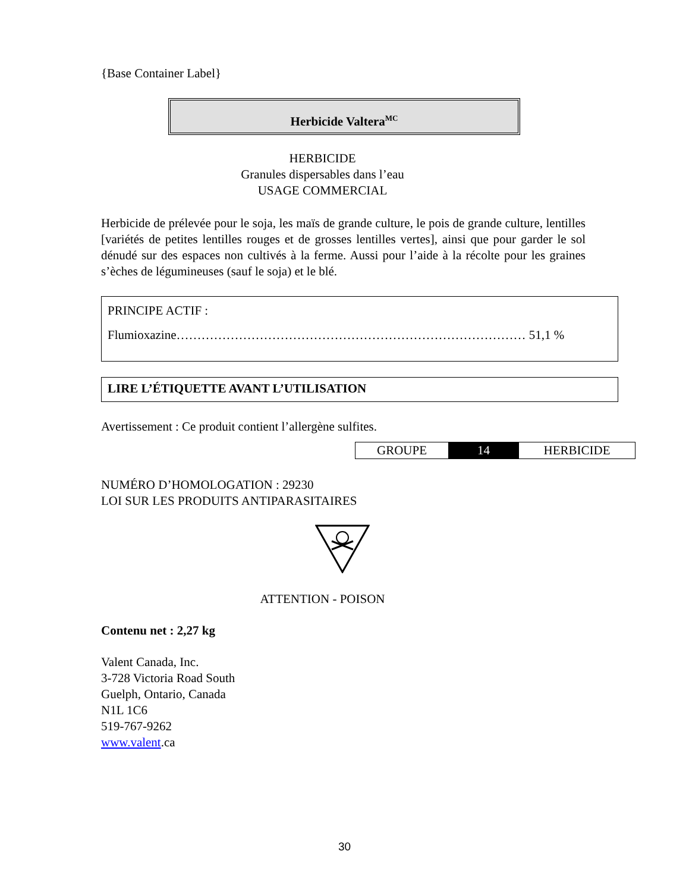{Base Container Label}
Herbicide Valtera<sup>MC</sup>
HERBICIDE
Granules dispersables dans l’eau
USAGE COMMERCIAL
Herbicide de prélevée pour le soja, les maïs de grande culture, le pois de grande culture, lentilles [variétés de petites lentilles rouges et de grosses lentilles vertes], ainsi que pour garder le sol dénudé sur des espaces non cultivés à la ferme. Aussi pour l’aide à la récolte pour les graines s’èches de légumineuses (sauf le soja) et le blé.
PRINCIPE ACTIF :
Flumioxazine………………………………………………………………………… 51,1 %
LIRE L’ÉTIQUETTE AVANT L’UTILISATION
Avertissement : Ce produit contient l’allergène sulfites.
| GROUPE | 14 | HERBICIDE |
NUMÉRO D’HOMOLOGATION : 29230
LOI SUR LES PRODUITS ANTIPARASITAIRES
ATTENTION - POISON
Contenu net : 2,27 kg
Valent Canada, Inc.
3-728 Victoria Road South
Guelph, Ontario, Canada
N1L 1C6
519-767-9262
www.valent.ca
30